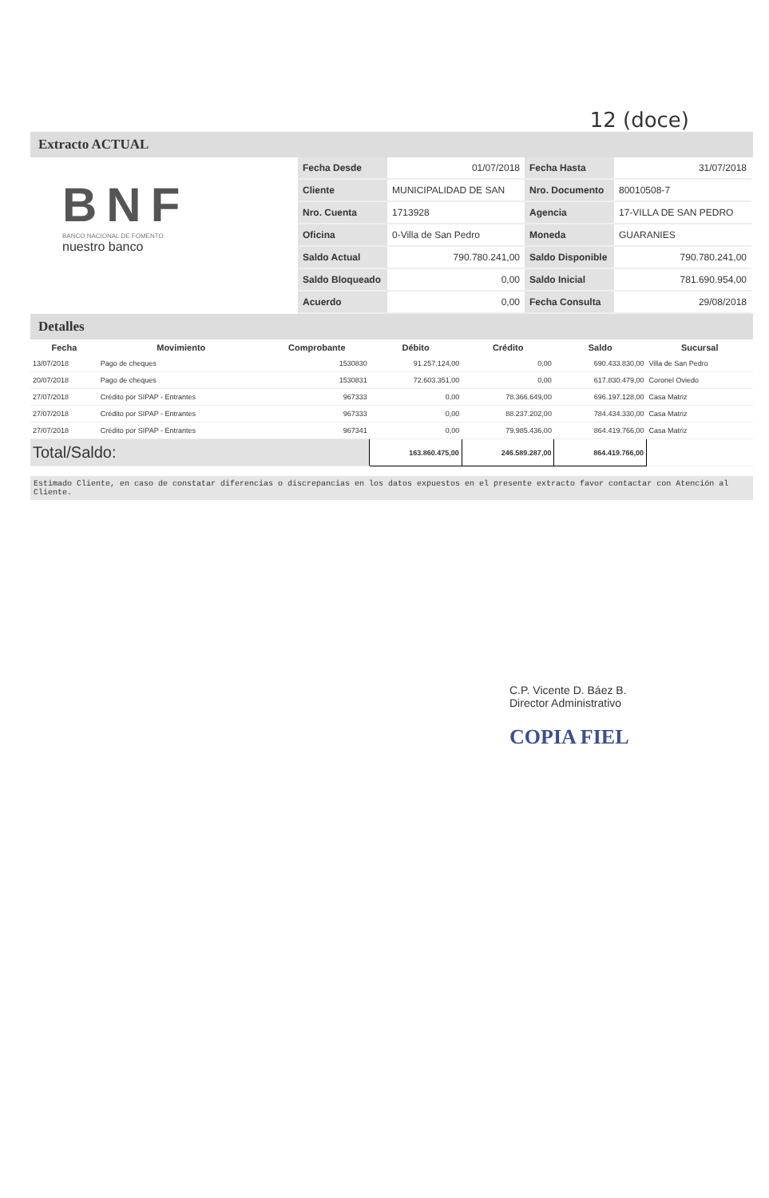12 (doce)
Extracto ACTUAL
BNF
BANCO NACIONAL DE FOMENTO
nuestro banco
| Fecha Desde | 01/07/2018 | Fecha Hasta | 31/07/2018 |
| Cliente | MUNICIPALIDAD DE SAN | Nro. Documento | 80010508-7 |
| Nro. Cuenta | 1713928 | Agencia | 17-VILLA DE SAN PEDRO |
| Oficina | 0-Villa de San Pedro | Moneda | GUARANIES |
| Saldo Actual | 790.780.241,00 | Saldo Disponible | 790.780.241,00 |
| Saldo Bloqueado | 0,00 | Saldo Inicial | 781.690.954,00 |
| Acuerdo | 0,00 | Fecha Consulta | 29/08/2018 |
Detalles
| Fecha | Movimiento | Comprobante | Débito | Crédito | Saldo | Sucursal |
| --- | --- | --- | --- | --- | --- | --- |
| 13/07/2018 | Pago de cheques | 1530830 | 91.257.124,00 | 0,00 | 690.433.830,00 | Villa de San Pedro |
| 20/07/2018 | Pago de cheques | 1530831 | 72.603.351,00 | 0,00 | 617.830.479,00 | Coronel Oviedo |
| 27/07/2018 | Crédito por SIPAP - Entrantes | 967333 | 0,00 | 78.366.649,00 | 696.197.128,00 | Casa Matriz |
| 27/07/2018 | Crédito por SIPAP - Entrantes | 967333 | 0,00 | 88.237.202,00 | 784.434.330,00 | Casa Matriz |
| 27/07/2018 | Crédito por SIPAP - Entrantes | 967341 | 0,00 | 79.985.436,00 | 864.419.766,00 | Casa Matriz |
| Total/Saldo: | | | 163.860.475,00 | 246.589.287,00 | 864.419.766,00 | |
Estimado Cliente, en caso de constatar diferencias o discrepancias en los datos expuestos en el presente extracto favor contactar con Atención al Cliente.
C.P. Vicente D. Báez B.
Director Administrativo
COPIA FIEL